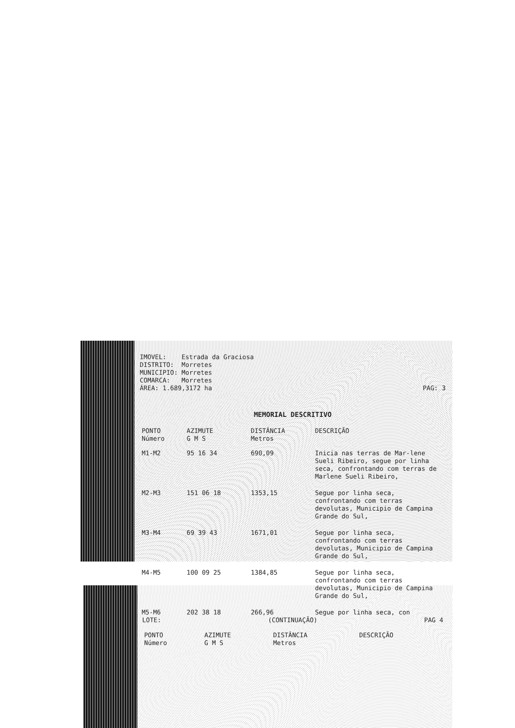IMOVEL: Estrada da Graciosa
DISTRITO: Morretes
MUNICIPIO: Morretes
COMARCA: Morretes
ÁREA: 1.689,3172 ha PAG: 3
MEMORIAL DESCRITIVO
| PONTO Número | AZIMUTE G M S | DISTÂNCIA Metros | DESCRIÇÃO |
| --- | --- | --- | --- |
| M1-M2 | 95 16 34 | 690,09 | Inicia nas terras de Mar-lene Sueli Ribeiro, segue por linha seca, confrontando com terras de Marlene Sueli Ribeiro, |
| M2-M3 | 151 06 18 | 1353,15 | Segue por linha seca, confrontando com terras devolutas, Municipio de Campina Grande do Sul, |
| M3-M4 | 69 39 43 | 1671,01 | Segue por linha seca, confrontando com terras devolutas, Municipio de Campina Grande do Sul, |
| M4-M5 | 100 09 25 | 1384,85 | Segue por linha seca, confrontando com terras devolutas, Municipio de Campina Grande do Sul, |
| M5-M6 | 202 38 18 | 266,96 | Segue por linha seca, con |
LOTE: (CONTINUAÇÃO) PAG 4
| PONTO Número | AZIMUTE G M S | DISTÂNCIA Metros | DESCRIÇÃO |
| --- | --- | --- | --- |